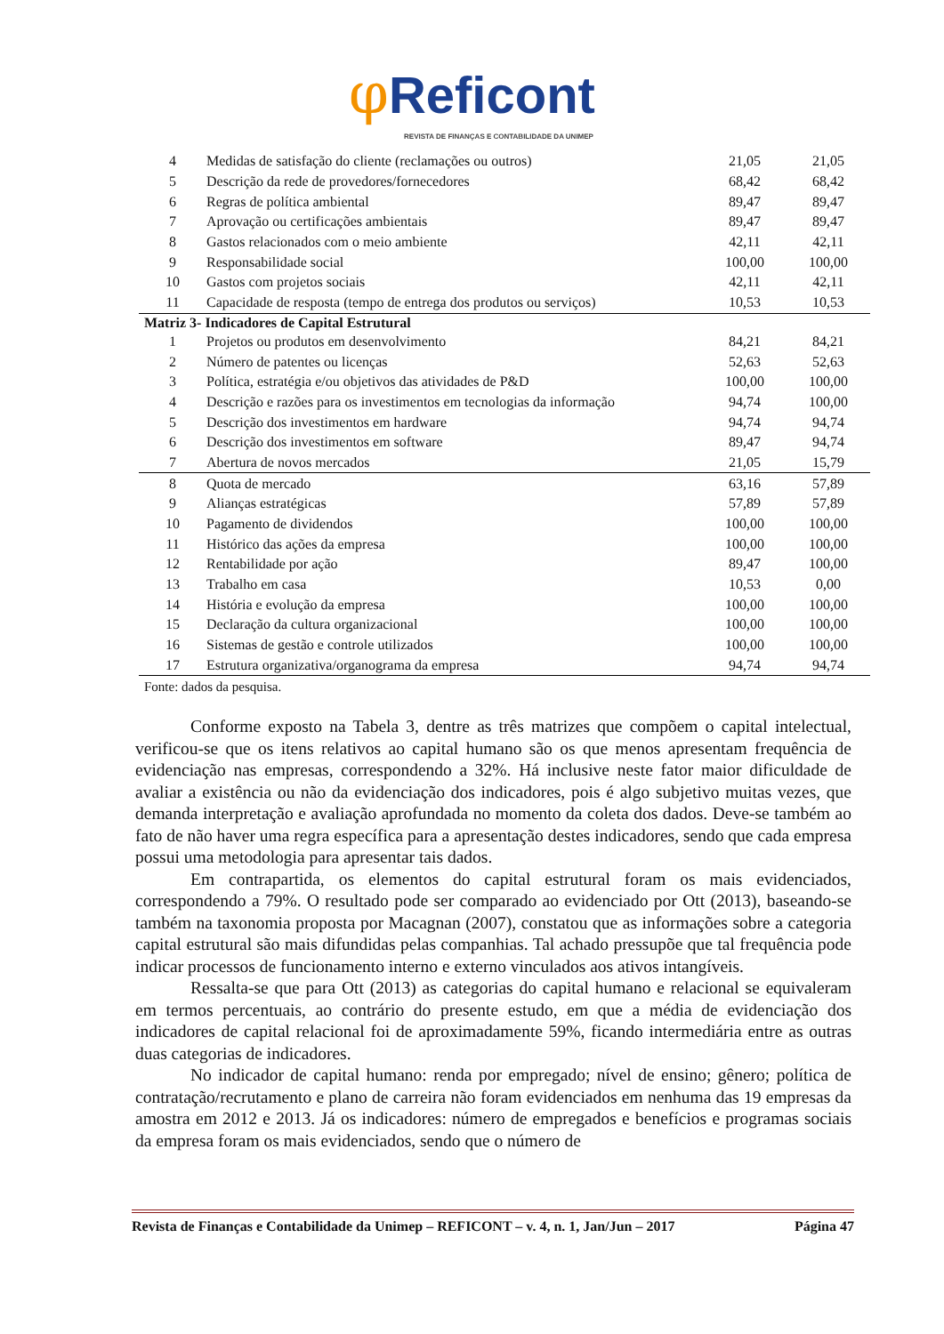φReficont
REVISTA DE FINANÇAS E CONTABILIDADE DA UNIMEP
| 4 | Medidas de satisfação do cliente (reclamações ou outros) | 21,05 | 21,05 |
| 5 | Descrição da rede de provedores/fornecedores | 68,42 | 68,42 |
| 6 | Regras de política ambiental | 89,47 | 89,47 |
| 7 | Aprovação ou certificações ambientais | 89,47 | 89,47 |
| 8 | Gastos relacionados com o meio ambiente | 42,11 | 42,11 |
| 9 | Responsabilidade social | 100,00 | 100,00 |
| 10 | Gastos com projetos sociais | 42,11 | 42,11 |
| 11 | Capacidade de resposta (tempo de entrega dos produtos ou serviços) | 10,53 | 10,53 |
| Matriz 3- Indicadores de Capital Estrutural | | | |
| 1 | Projetos ou produtos em desenvolvimento | 84,21 | 84,21 |
| 2 | Número de patentes ou licenças | 52,63 | 52,63 |
| 3 | Política, estratégia e/ou objetivos das atividades de P&D | 100,00 | 100,00 |
| 4 | Descrição e razões para os investimentos em tecnologias da informação | 94,74 | 100,00 |
| 5 | Descrição dos investimentos em hardware | 94,74 | 94,74 |
| 6 | Descrição dos investimentos em software | 89,47 | 94,74 |
| 7 | Abertura de novos mercados | 21,05 | 15,79 |
| 8 | Quota de mercado | 63,16 | 57,89 |
| 9 | Alianças estratégicas | 57,89 | 57,89 |
| 10 | Pagamento de dividendos | 100,00 | 100,00 |
| 11 | Histórico das ações da empresa | 100,00 | 100,00 |
| 12 | Rentabilidade por ação | 89,47 | 100,00 |
| 13 | Trabalho em casa | 10,53 | 0,00 |
| 14 | História e evolução da empresa | 100,00 | 100,00 |
| 15 | Declaração da cultura organizacional | 100,00 | 100,00 |
| 16 | Sistemas de gestão e controle utilizados | 100,00 | 100,00 |
| 17 | Estrutura organizativa/organograma da empresa | 94,74 | 94,74 |
Fonte: dados da pesquisa.
Conforme exposto na Tabela 3, dentre as três matrizes que compõem o capital intelectual, verificou-se que os itens relativos ao capital humano são os que menos apresentam frequência de evidenciação nas empresas, correspondendo a 32%. Há inclusive neste fator maior dificuldade de avaliar a existência ou não da evidenciação dos indicadores, pois é algo subjetivo muitas vezes, que demanda interpretação e avaliação aprofundada no momento da coleta dos dados. Deve-se também ao fato de não haver uma regra específica para a apresentação destes indicadores, sendo que cada empresa possui uma metodologia para apresentar tais dados.
Em contrapartida, os elementos do capital estrutural foram os mais evidenciados, correspondendo a 79%. O resultado pode ser comparado ao evidenciado por Ott (2013), baseando-se também na taxonomia proposta por Macagnan (2007), constatou que as informações sobre a categoria capital estrutural são mais difundidas pelas companhias. Tal achado pressupõe que tal frequência pode indicar processos de funcionamento interno e externo vinculados aos ativos intangíveis.
Ressalta-se que para Ott (2013) as categorias do capital humano e relacional se equivaleram em termos percentuais, ao contrário do presente estudo, em que a média de evidenciação dos indicadores de capital relacional foi de aproximadamente 59%, ficando intermediária entre as outras duas categorias de indicadores.
No indicador de capital humano: renda por empregado; nível de ensino; gênero; política de contratação/recrutamento e plano de carreira não foram evidenciados em nenhuma das 19 empresas da amostra em 2012 e 2013. Já os indicadores: número de empregados e benefícios e programas sociais da empresa foram os mais evidenciados, sendo que o número de
Revista de Finanças e Contabilidade da Unimep – REFICONT – v. 4, n. 1, Jan/Jun – 2017 Página 47